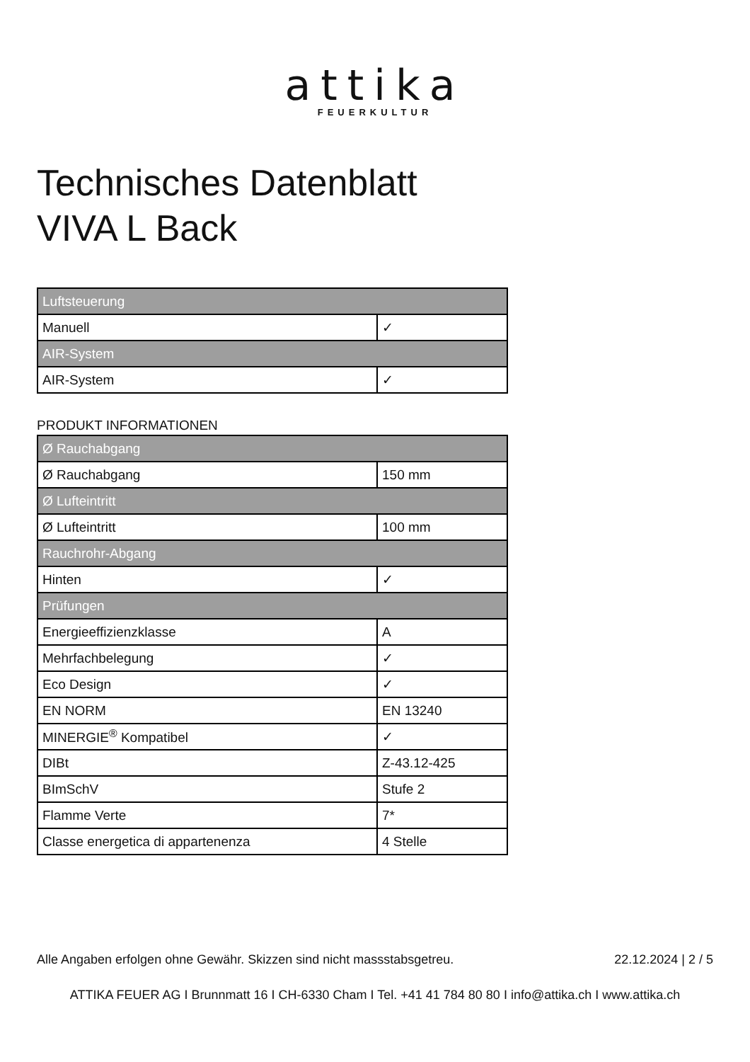attika
FEUERKULTUR
Technisches Datenblatt
VIVA L Back
| Luftsteuerung | |
| Manuell | ✓ |
| AIR-System | |
| AIR-System | ✓ |
PRODUKT INFORMATIONEN
| Ø Rauchabgang | |
| Ø Rauchabgang | 150 mm |
| Ø Lufteintritt | |
| Ø Lufteintritt | 100 mm |
| Rauchrohr-Abgang | |
| Hinten | ✓ |
| Prüfungen | |
| Energieeffizienzklasse | A |
| Mehrfachbelegung | ✓ |
| Eco Design | ✓ |
| EN NORM | EN 13240 |
| MINERGIE<sup>®</sup> Kompatibel | ✓ |
| DIBt | Z-43.12-425 |
| BImSchV | Stufe 2 |
| Flamme Verte | 7* |
| Classe energetica di appartenenza | 4 Stelle |
Alle Angaben erfolgen ohne Gewähr. Skizzen sind nicht massstabsgetreu. 22.12.2024 | 2 / 5
ATTIKA FEUER AG I Brunnmatt 16 I CH-6330 Cham I Tel. +41 41 784 80 80 I info@attika.ch I www.attika.ch